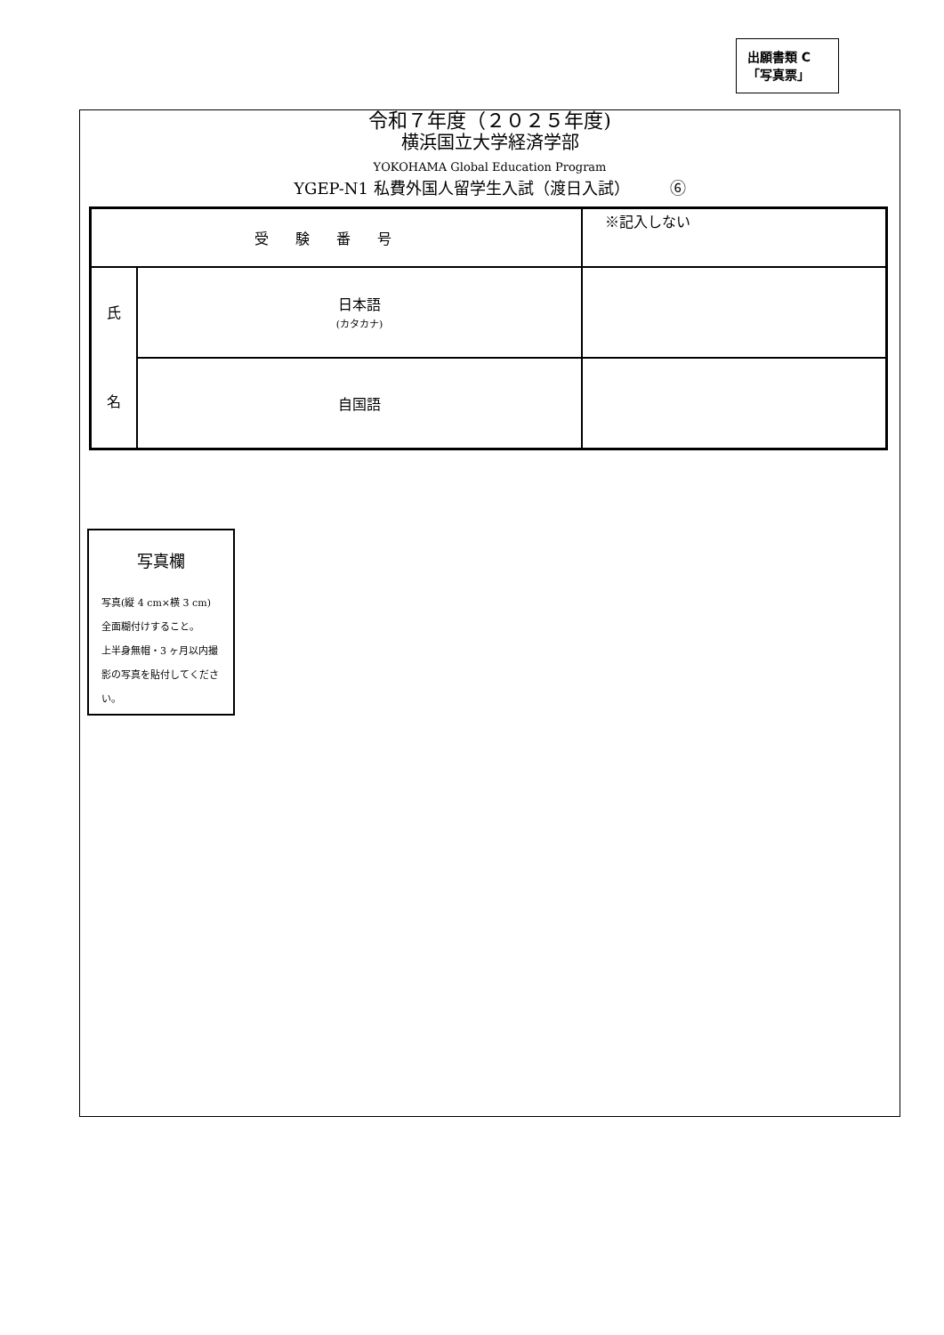出願書類 C
「写真票」
令和７年度（２０２５年度)
横浜国立大学経済学部
YOKOHAMA Global Education Program
YGEP-N1 私費外国人留学生入試（渡日入試）　　　⑥
| 受験番号 | | ※記入しない |
| 氏 名 | 日本語 (カタカナ) | |
| | 自国語 | |
写真欄
写真(縦 4 cm×横 3 cm)
全面糊付けすること。
上半身無帽・3 ヶ月以内撮影の写真を貼付してください。